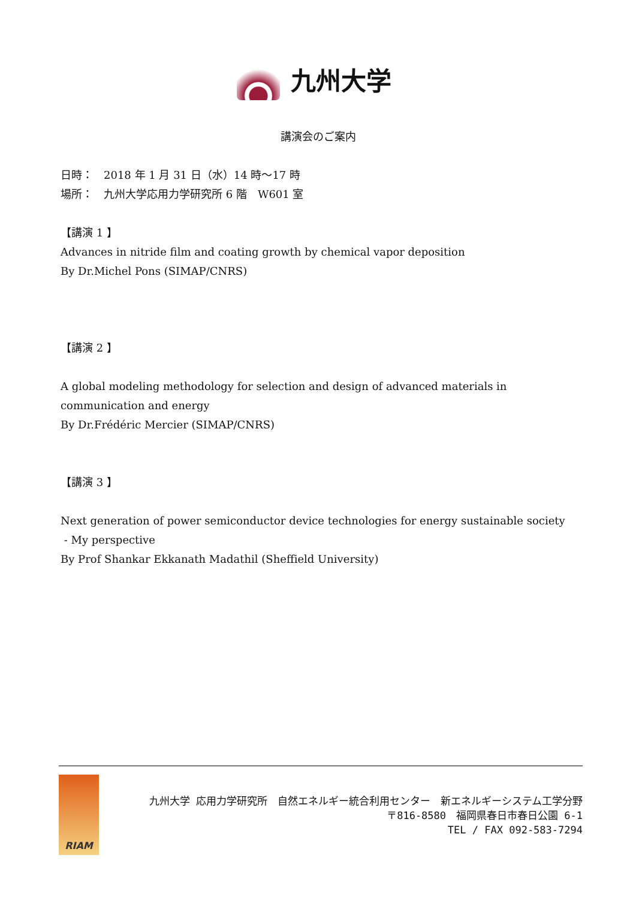九州大学
講演会のご案内
日時：　2018 年 1 月 31 日（水）14 時～17 時
場所：　九州大学応用力学研究所 6 階　W601 室
【講演 1 】
Advances in nitride film and coating growth by chemical vapor deposition
By Dr.Michel Pons (SIMAP/CNRS)
【講演 2 】
A global modeling methodology for selection and design of advanced materials in communication and energy
By Dr.Frédéric Mercier (SIMAP/CNRS)
【講演 3 】
Next generation of power semiconductor device technologies for energy sustainable society
- My perspective
By Prof Shankar Ekkanath Madathil (Sheffield University)
RIAM
九州大学 応用力学研究所　自然エネルギー統合利用センター　新エネルギーシステム工学分野
〒816-8580　福岡県春日市春日公園 6-1
TEL / FAX 092-583-7294